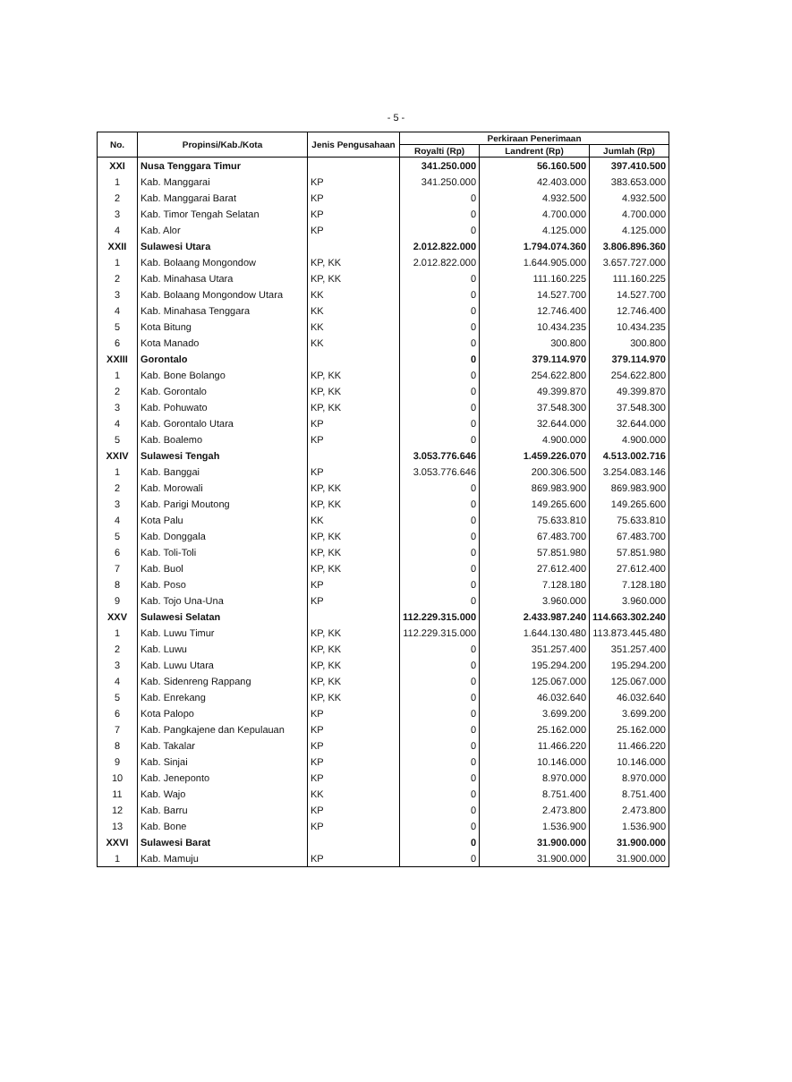- 5 -
| No. | Propinsi/Kab./Kota | Jenis Pengusahaan | Perkiraan Penerimaan | | |
| --- | --- | --- | --- | --- | --- |
| | | | Royalti (Rp) | Landrent (Rp) | Jumlah (Rp) |
| XXI | Nusa Tenggara Timur | | 341.250.000 | 56.160.500 | 397.410.500 |
| 1 | Kab. Manggarai | KP | 341.250.000 | 42.403.000 | 383.653.000 |
| 2 | Kab. Manggarai Barat | KP | 0 | 4.932.500 | 4.932.500 |
| 3 | Kab. Timor Tengah Selatan | KP | 0 | 4.700.000 | 4.700.000 |
| 4 | Kab. Alor | KP | 0 | 4.125.000 | 4.125.000 |
| XXII | Sulawesi Utara | | 2.012.822.000 | 1.794.074.360 | 3.806.896.360 |
| 1 | Kab. Bolaang Mongondow | KP, KK | 2.012.822.000 | 1.644.905.000 | 3.657.727.000 |
| 2 | Kab. Minahasa Utara | KP, KK | 0 | 111.160.225 | 111.160.225 |
| 3 | Kab. Bolaang Mongondow Utara | KK | 0 | 14.527.700 | 14.527.700 |
| 4 | Kab. Minahasa Tenggara | KK | 0 | 12.746.400 | 12.746.400 |
| 5 | Kota Bitung | KK | 0 | 10.434.235 | 10.434.235 |
| 6 | Kota Manado | KK | 0 | 300.800 | 300.800 |
| XXIII | Gorontalo | | 0 | 379.114.970 | 379.114.970 |
| 1 | Kab. Bone Bolango | KP, KK | 0 | 254.622.800 | 254.622.800 |
| 2 | Kab. Gorontalo | KP, KK | 0 | 49.399.870 | 49.399.870 |
| 3 | Kab. Pohuwato | KP, KK | 0 | 37.548.300 | 37.548.300 |
| 4 | Kab. Gorontalo Utara | KP | 0 | 32.644.000 | 32.644.000 |
| 5 | Kab. Boalemo | KP | 0 | 4.900.000 | 4.900.000 |
| XXIV | Sulawesi Tengah | | 3.053.776.646 | 1.459.226.070 | 4.513.002.716 |
| 1 | Kab. Banggai | KP | 3.053.776.646 | 200.306.500 | 3.254.083.146 |
| 2 | Kab. Morowali | KP, KK | 0 | 869.983.900 | 869.983.900 |
| 3 | Kab. Parigi Moutong | KP, KK | 0 | 149.265.600 | 149.265.600 |
| 4 | Kota Palu | KK | 0 | 75.633.810 | 75.633.810 |
| 5 | Kab. Donggala | KP, KK | 0 | 67.483.700 | 67.483.700 |
| 6 | Kab. Toli-Toli | KP, KK | 0 | 57.851.980 | 57.851.980 |
| 7 | Kab. Buol | KP, KK | 0 | 27.612.400 | 27.612.400 |
| 8 | Kab. Poso | KP | 0 | 7.128.180 | 7.128.180 |
| 9 | Kab. Tojo Una-Una | KP | 0 | 3.960.000 | 3.960.000 |
| XXV | Sulawesi Selatan | | 112.229.315.000 | 2.433.987.240 | 114.663.302.240 |
| 1 | Kab. Luwu Timur | KP, KK | 112.229.315.000 | 1.644.130.480 | 113.873.445.480 |
| 2 | Kab. Luwu | KP, KK | 0 | 351.257.400 | 351.257.400 |
| 3 | Kab. Luwu Utara | KP, KK | 0 | 195.294.200 | 195.294.200 |
| 4 | Kab. Sidenreng Rappang | KP, KK | 0 | 125.067.000 | 125.067.000 |
| 5 | Kab. Enrekang | KP, KK | 0 | 46.032.640 | 46.032.640 |
| 6 | Kota Palopo | KP | 0 | 3.699.200 | 3.699.200 |
| 7 | Kab. Pangkajene dan Kepulauan | KP | 0 | 25.162.000 | 25.162.000 |
| 8 | Kab. Takalar | KP | 0 | 11.466.220 | 11.466.220 |
| 9 | Kab. Sinjai | KP | 0 | 10.146.000 | 10.146.000 |
| 10 | Kab. Jeneponto | KP | 0 | 8.970.000 | 8.970.000 |
| 11 | Kab. Wajo | KK | 0 | 8.751.400 | 8.751.400 |
| 12 | Kab. Barru | KP | 0 | 2.473.800 | 2.473.800 |
| 13 | Kab. Bone | KP | 0 | 1.536.900 | 1.536.900 |
| XXVI | Sulawesi Barat | | 0 | 31.900.000 | 31.900.000 |
| 1 | Kab. Mamuju | KP | 0 | 31.900.000 | 31.900.000 |